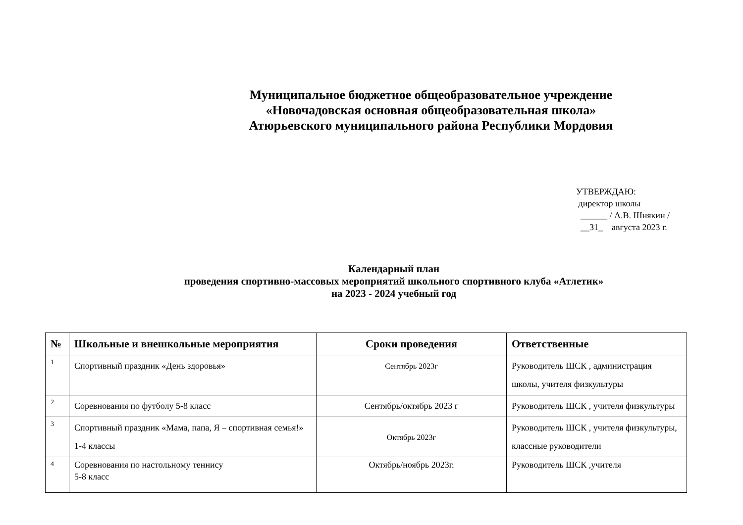Муниципальное бюджетное общеобразовательное учреждение
«Новочадовская основная общеобразовательная школа»
Атюрьевского муниципального района Республики Мордовия
УТВЕРЖДАЮ:
директор школы
______ / А.В. Шнякин /
__31_ августа 2023 г.
Календарный план
проведения спортивно-массовых мероприятий школьного спортивного клуба «Атлетик»
на 2023 - 2024 учебный год
| № | Школьные и внешкольные мероприятия | Сроки проведения | Ответственные |
| --- | --- | --- | --- |
| 1 | Спортивный праздник «День здоровья» | Сентябрь 2023г | Руководитель ШСК , администрация школы, учителя физкультуры |
| 2 | Соревнования по футболу 5-8 класс | Сентябрь/октябрь 2023 г | Руководитель ШСК , учителя физкультуры |
| 3 | Спортивный праздник «Мама, папа, Я – спортивная семья!» 1-4 классы | Октябрь 2023г | Руководитель ШСК , учителя физкультуры, классные руководители |
| 4 | Соревнования по настольному теннису 5-8 класс | Октябрь/ноябрь 2023г. | Руководитель ШСК ,учителя |